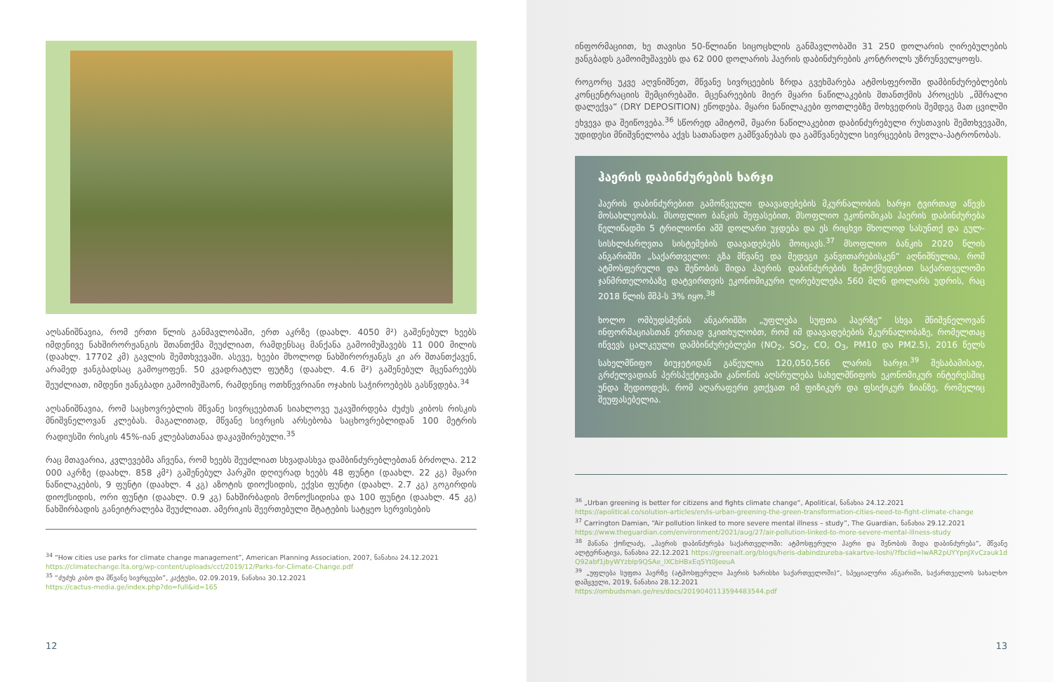აღსანიშნავია, რომ ერთი წლის განმავლობაში, ერთ აკრზე (დაახლ. 4050 მ²) გაშენებულ ხეებს იმდენივე ნახშირორჟანგის შთანთქმა შეუძლიათ, რამდენსაც მანქანა გამოიმუშავებს 11 000 მილის (დაახლ. 17702 კმ) გავლის შემთხვევაში. ასევე, ხეები მხოლოდ ნახშირორჟანგს კი არ შთანთქავენ, არამედ ჟანგბადსაც გამოყოფენ. 50 კვადრატულ ფუტზე (დაახლ. 4.6 მ²) გაშენებულ მცენარეებს შეუძლიათ, იმდენი ჟანგბადი გამოიმუშაონ, რამდენიც ოთხწევრიანი ოჯახის საჭიროებებს გასწვდება.<sup>34</sup>
აღსანიშნავია, რომ საცხოვრებლის მწვანე სივრცეებთან სიახლოვე უკავშირდება ძუძუს კიბოს რისკის მნიშვნელოვან კლებას. მაგალითად, მწვანე სივრცის არსებობა საცხოვრებლიდან 100 მეტრის რადიუსში რისკის 45%-იან კლებასთანაა დაკავშირებული.<sup>35</sup>
რაც მთავარია, კვლევებმა აჩვენა, რომ ხეებს შეუძლიათ სხვადასხვა დამბინძურებლებთან ბრძოლა. 212 000 აკრზე (დაახლ. 858 კმ²) გაშენებულ პარკში დღიურად ხეებს 48 ფუნტი (დაახლ. 22 კგ) მყარი ნაწილაკების, 9 ფუნტი (დაახლ. 4 კგ) აზოტის დიოქსიდის, ექვსი ფუნტი (დაახლ. 2.7 კგ) გოგირდის დიოქსიდის, ორი ფუნტი (დაახლ. 0.9 კგ) ნახშირბადის მონოქსიდისა და 100 ფუნტი (დაახლ. 45 კგ) ნახშირბადის განეიტრალება შეუძლიათ. ამერიკის შეერთებული შტატების სატყეო სერვისების
<sup>34</sup> “How cities use parks for climate change management”, American Planning Association, 2007, ნანახია 24.12.2021
https://climatechange.lta.org/wp-content/uploads/cct/2019/12/Parks-for-Climate-Change.pdf
<sup>35</sup> “ძუძუს კიბო და მწვანე სივრცეები”, კაქტუსი, 02.09.2019, ნანახია 30.12.2021
https://cactus-media.ge/index.php?do=full&id=165
12
ინფორმაციით, ხე თავისი 50-წლიანი სიცოცხლის განმავლობაში 31 250 დოლარის ღირებულების ჟანგბადს გამოიმუშავებს და 62 000 დოლარის ჰაერის დაბინძურების კონტროლს უზრუნველყოფს.
როგორც უკვე აღვნიშნეთ, მწვანე სივრცეების ზრდა გვეხმარება ატმოსფეროში დამბინძურებლების კონცენტრაციის შემცირებაში. მცენარეების მიერ მყარი ნაწილაკების შთანთქმის პროცესს „მშრალი დალექვა“ (DRY DEPOSITION) ეწოდება. მყარი ნაწილაკები ფოთლებზე მოხვედრის შემდეგ მათ ცვილში ეხვევა და შეიწოვება.<sup>36</sup> სწორედ ამიტომ, მყარი ნაწილაკებით დაბინძურებული რუსთავის შემთხვევაში, უდიდესი მნიშვნელობა აქვს სათანადო გამწვანებას და გამწვანებული სივრცეების მოვლა-პატრონობას.
ჰაერის დაბინძურების ხარჯი
ჰაერის დაბინძურებით გამოწვეული დაავადებების მკურნალობის ხარჯი ტვირთად აწევს მოსახლეობას. მსოფლიო ბანკის შეფასებით, მსოფლიო ეკონომიკას ჰაერის დაბინძურება წელიწადში 5 ტრილიონი აშშ დოლარი უჯდება და ეს რიცხვი მხოლოდ სასუნთქ და გულ-სისხლძარღვთა სისტემების დაავადებებს მოიცავს.<sup>37</sup> მსოფლიო ბანკის 2020 წლის ანგარიშში „საქართველო: გზა მწვანე და მედეგი განვითარებისკენ“ აღნიშნულია, რომ ატმოსფერული და შენობის შიდა ჰაერის დაბინძურების ზემოქმედებით საქართველოში ჯანმრთელობაზე დატვირთვის ეკონომიკური ღირებულება 560 მლნ დოლარს უდრის, რაც 2018 წლის მშპ-ს 3% იყო.<sup>38</sup>
ხოლო ომბუდსმენის ანგარიშში „უფლება სუფთა ჰაერზე“ სხვა მნიშვნელოვან ინფორმაციასთან ერთად ვკითხულობთ, რომ იმ დაავადებების მკურნალობაზე, რომელთაც იწვევს ცალკეული დამბინძურებლები (NO<sub>2</sub>, SO<sub>2</sub>, CO, O<sub>3</sub>, PM10 და PM2.5), 2016 წელს სახელმწიფო ბიუჯეტიდან გაწეულია 120,050,566 ლარის ხარჯი.<sup>39</sup> შესაბამისად, გრძელვადიან პერსპექტივაში კანონის აღსრულება სახელმწიფოს ეკონომიკურ ინტერესშიც უნდა შედიოდეს, რომ აღარაფერი ვთქვათ იმ ფიზიკურ და ფსიქიკურ ზიანზე, რომელიც შეუფასებელია.
<sup>36</sup> „Urban greening is better for citizens and fights climate change“, Apolitical, ნანახია 24.12.2021
https://apolitical.co/solution-articles/en/is-urban-greening-the-green-transformation-cities-need-to-fight-climate-change
<sup>37</sup> Carrington Damian, “Air pollution linked to more severe mental illness – study”, The Guardian, ნანახია 29.12.2021
https://www.theguardian.com/environment/2021/aug/27/air-pollution-linked-to-more-severe-mental-illness-study
<sup>38</sup> მანანა ქოჩლაძე, „ჰაერის დაბინძურება საქართველოში: ატმოსფერული ჰაერი და შენობის შიდა დაბინძურება“, მწვანე ალტერნატივა, ნანახია 22.12.2021 https://greenalt.org/blogs/heris-dabindzureba-sakartve-loshi/?fbclid=IwAR2pUYYpnJXvCzauk1dQ92abf1jbyWYzbIp9QSAe_lXCbHBxEq5Yt0JeeuA
<sup>39</sup> „უფლება სუფთა ჰაერზე (ატმოსფერული ჰაერის ხარისხი საქართველოში)“, სპეციალური ანგარიში, საქართველოს სახალხო დამცველი, 2019, ნანახია 28.12.2021
https://ombudsman.ge/res/docs/2019040113594483544.pdf
13